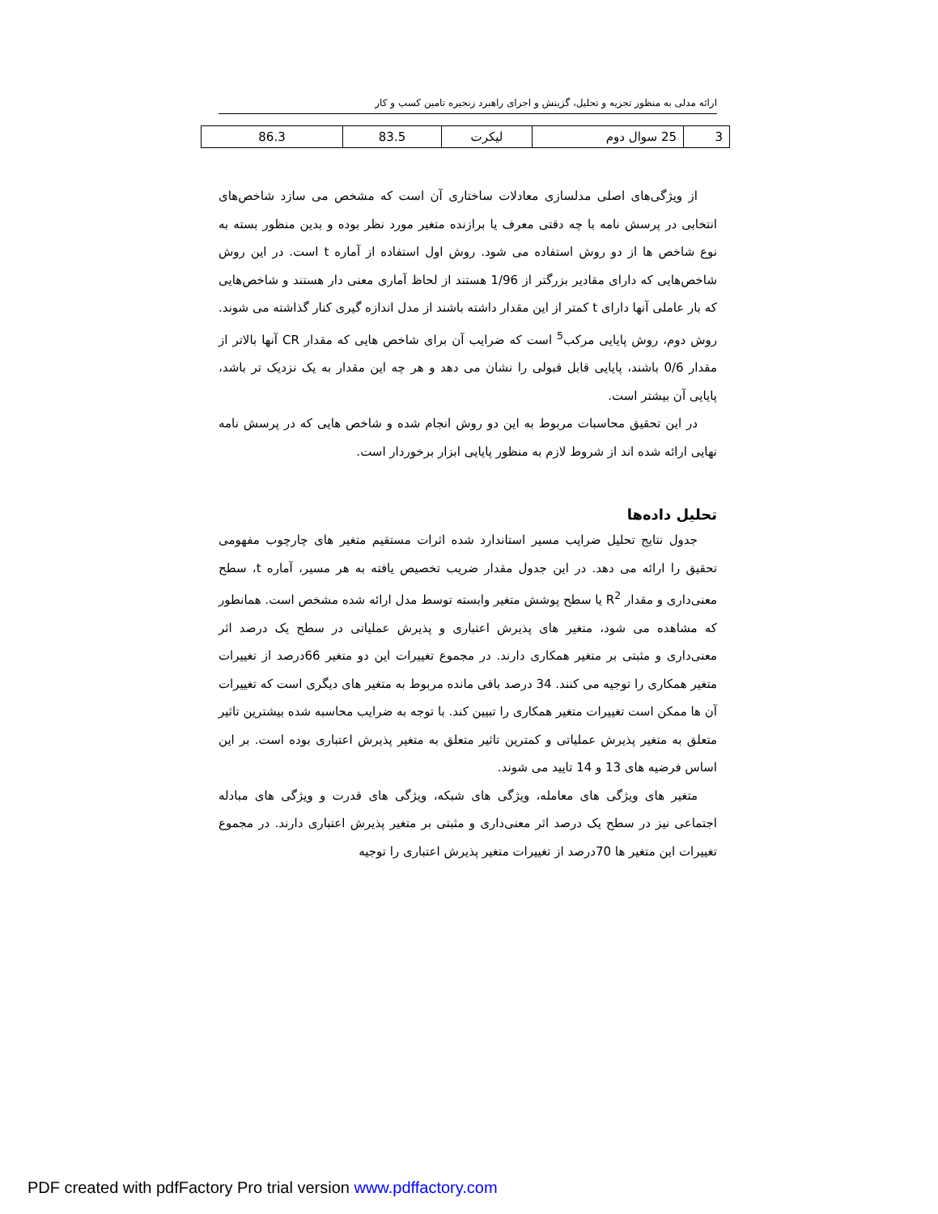ارائه مدلی به منظور تجزیه و تحلیل، گزینش و اجرای راهبرد زنجیره تامین کسب و کار
| 3 | 25 سوال دوم | لیکرت | 83.5 | 86.3 |
از ویژگی‌های اصلی مدلسازی معادلات ساختاری آن است که مشخص می سازد شاخص‌های انتخابی در پرسش نامه با چه دقتی معرف یا برازنده متغیر مورد نظر بوده و بدین منظور بسته به نوع شاخص ها از دو روش استفاده می شود. روش اول استفاده از آماره t است. در این روش شاخص‌هایی که دارای مقادیر بزرگتر از 1/96 هستند از لحاظ آماری معنی دار هستند و شاخص‌هایی که بار عاملی آنها دارای t کمتر از این مقدار داشته باشند از مدل اندازه گیری کنار گذاشته می شوند. روش دوم، روش پایایی مرکب<sup>5</sup> است که ضرایب آن برای شاخص هایی که مقدار CR آنها بالاتر از مقدار 0/6 باشند، پایایی قابل قبولی را نشان می دهد و هر چه این مقدار به یک نزدیک تر باشد، پایایی آن بیشتر است.
در این تحقیق محاسبات مربوط به این دو روش انجام شده و شاخص هایی که در پرسش نامه نهایی ارائه شده اند از شروط لازم به منظور پایایی ابزار برخوردار است.
تحلیل داده‌ها
جدول نتایج تحلیل ضرایب مسیر استاندارد شده اثرات مستقیم متغیر های چارچوب مفهومی تحقیق را ارائه می دهد. در این جدول مقدار ضریب تخصیص یافته به هر مسیر، آماره t، سطح معنی‌داری و مقدار R<sup>2</sup> یا سطح پوشش متغیر وابسته توسط مدل ارائه شده مشخص است. همانطور که مشاهده می شود، متغیر های پذیرش اعتباری و پذیرش عملیاتی در سطح یک درصد اثر معنی‌داری و مثبتی بر متغیر همکاری دارند. در مجموع تغییرات این دو متغیر 66درصد از تغییرات متغیر همکاری را توجیه می کنند. 34 درصد باقی مانده مربوط به متغیر های دیگری است که تغییرات آن ها ممکن است تغییرات متغیر همکاری را تبیین کند. با توجه به ضرایب محاسبه شده بیشترین تاثیر متعلق به متغیر پذیرش عملیاتی و کمترین تاثیر متعلق به متغیر پذیرش اعتباری بوده است. بر این اساس فرضیه های 13 و 14 تایید می شوند.
متغیر های ویژگی های معامله، ویژگی های شبکه، ویژگی های قدرت و ویژگی های مبادله اجتماعی نیز در سطح یک درصد اثر معنی‌داری و مثبتی بر متغیر پذیرش اعتباری دارند. در مجموع تغییرات این متغیر ها 70درصد از تغییرات متغیر پذیرش اعتباری را توجیه
PDF created with pdfFactory Pro trial version www.pdffactory.com